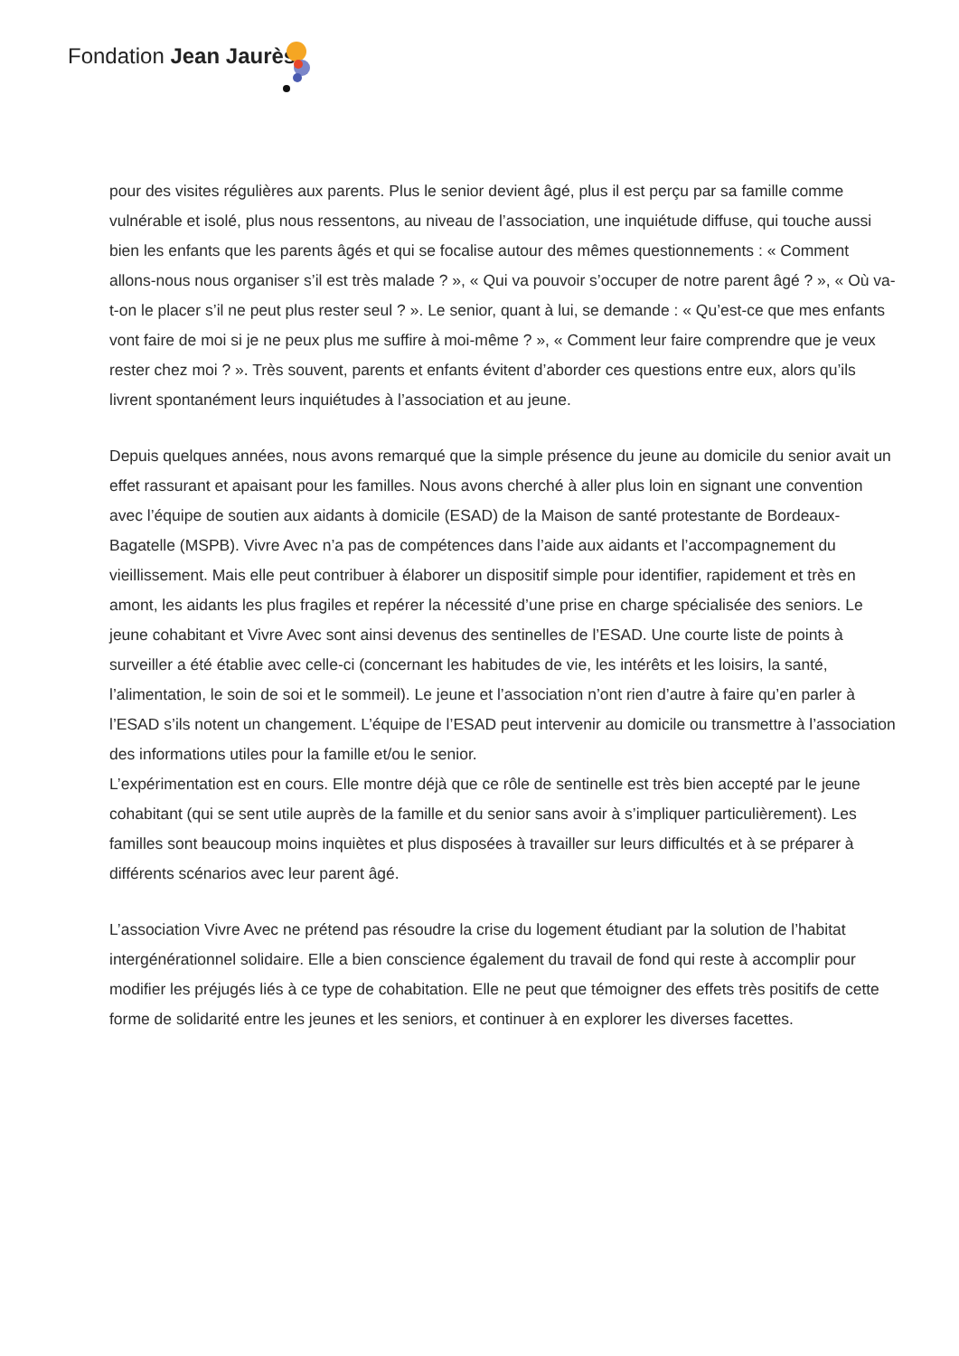Fondation Jean Jaurès
pour des visites régulières aux parents. Plus le senior devient âgé, plus il est perçu par sa famille comme vulnérable et isolé, plus nous ressentons, au niveau de l’association, une inquiétude diffuse, qui touche aussi bien les enfants que les parents âgés et qui se focalise autour des mêmes questionnements : « Comment allons-nous nous organiser s’il est très malade ? », « Qui va pouvoir s’occuper de notre parent âgé ? », « Où va-t-on le placer s’il ne peut plus rester seul ? ». Le senior, quant à lui, se demande : « Qu’est-ce que mes enfants vont faire de moi si je ne peux plus me suffire à moi-même ? », « Comment leur faire comprendre que je veux rester chez moi ? ». Très souvent, parents et enfants évitent d’aborder ces questions entre eux, alors qu’ils livrent spontanément leurs inquiétudes à l’association et au jeune.
Depuis quelques années, nous avons remarqué que la simple présence du jeune au domicile du senior avait un effet rassurant et apaisant pour les familles. Nous avons cherché à aller plus loin en signant une convention avec l’équipe de soutien aux aidants à domicile (ESAD) de la Maison de santé protestante de Bordeaux-Bagatelle (MSPB). Vivre Avec n’a pas de compétences dans l’aide aux aidants et l’accompagnement du vieillissement. Mais elle peut contribuer à élaborer un dispositif simple pour identifier, rapidement et très en amont, les aidants les plus fragiles et repérer la nécessité d’une prise en charge spécialisée des seniors. Le jeune cohabitant et Vivre Avec sont ainsi devenus des sentinelles de l’ESAD. Une courte liste de points à surveiller a été établie avec celle-ci (concernant les habitudes de vie, les intérêts et les loisirs, la santé, l’alimentation, le soin de soi et le sommeil). Le jeune et l’association n’ont rien d’autre à faire qu’en parler à l’ESAD s’ils notent un changement. L’équipe de l’ESAD peut intervenir au domicile ou transmettre à l’association des informations utiles pour la famille et/ou le senior.
L’expérimentation est en cours. Elle montre déjà que ce rôle de sentinelle est très bien accepté par le jeune cohabitant (qui se sent utile auprès de la famille et du senior sans avoir à s’impliquer particulièrement). Les familles sont beaucoup moins inquiètes et plus disposées à travailler sur leurs difficultés et à se préparer à différents scénarios avec leur parent âgé.
L’association Vivre Avec ne prétend pas résoudre la crise du logement étudiant par la solution de l’habitat intergénérationnel solidaire. Elle a bien conscience également du travail de fond qui reste à accomplir pour modifier les préjugés liés à ce type de cohabitation. Elle ne peut que témoigner des effets très positifs de cette forme de solidarité entre les jeunes et les seniors, et continuer à en explorer les diverses facettes.